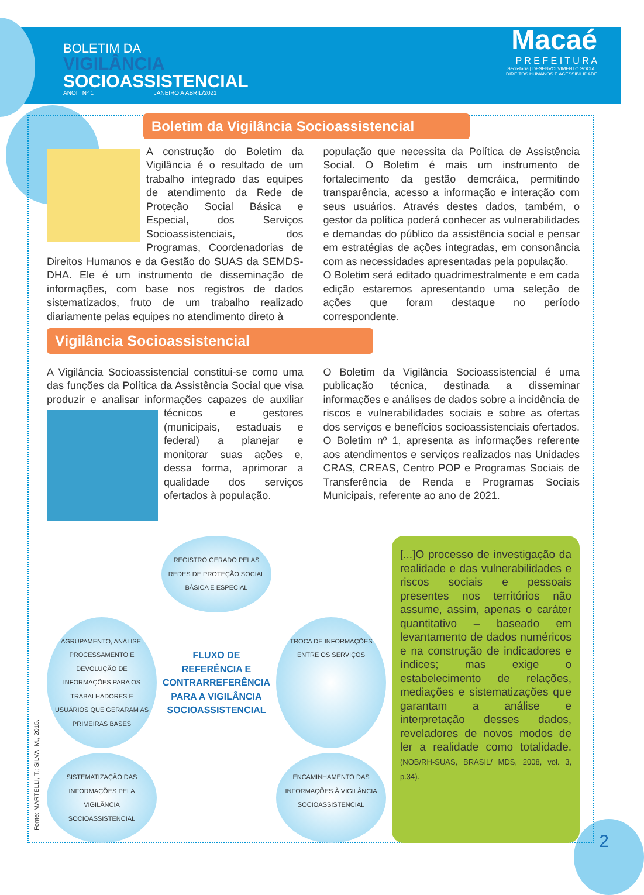BOLETIM DA
VIGILÂNCIA
SOCIOASSISTENCIAL
ANOI Nº 1 JANEIRO A ABRIL/2021
Macaé
P R E F E I T U R A
Secretaria | DESENVOLVIMENTO SOCIAL
DIREITOS HUMANOS E ACESSIBILIDADE
Boletim da Vigilância Socioassistencial
A construção do Boletim da Vigilância é o resultado de um trabalho integrado das equipes de atendimento da Rede de Proteção Social Básica e Especial, dos Serviços Socioassistenciais, dos Programas, Coordenadorias de Direitos Humanos e da Gestão do SUAS da SEMDS-DHA. Ele é um instrumento de disseminação de informações, com base nos registros de dados sistematizados, fruto de um trabalho realizado diariamente pelas equipes no atendimento direto à
população que necessita da Política de Assistência Social. O Boletim é mais um instrumento de fortalecimento da gestão demcráica, permitindo transparência, acesso a informação e interação com seus usuários. Através destes dados, também, o gestor da política poderá conhecer as vulnerabilidades e demandas do público da assistência social e pensar em estratégias de ações integradas, em consonância com as necessidades apresentadas pela população.
O Boletim será editado quadrimestralmente e em cada edição estaremos apresentando uma seleção de ações que foram destaque no período correspondente.
Vigilância Socioassistencial
A Vigilância Socioassistencial constitui-se como uma das funções da Política da Assistência Social que visa produzir e analisar informações
capazes de auxiliar técnicos e gestores (municipais, estaduais e federal) a planejar e monitorar suas ações e, dessa forma, aprimorar a qualidade dos serviços ofertados à população.
O Boletim da Vigilância Socioassistencial é uma publicação técnica, destinada a disseminar informações e análises de dados sobre a incidência de riscos e vulnerabilidades sociais e sobre as ofertas dos serviços e benefícios socioassistenciais ofertados. O Boletim nº 1, apresenta as informações referente aos atendimentos e serviços realizados nas Unidades CRAS, CREAS, Centro POP e Programas Sociais de Transferência de Renda e Programas Sociais Municipais, referente ao ano de 2021.
REGISTRO GERADO PELAS REDES DE PROTEÇÃO SOCIAL BÁSICA E ESPECIAL
AGRUPAMENTO, ANÁLISE, PROCESSAMENTO E DEVOLUÇÃO DE INFORMAÇÕES PARA OS TRABALHADORES E USUÁRIOS QUE GERARAM AS PRIMEIRAS BASES
FLUXO DE REFERÊNCIA E CONTRARREFERÊNCIA PARA A VIGILÂNCIA SOCIOASSISTENCIAL
TROCA DE INFORMAÇÕES ENTRE OS SERVIÇOS
SISTEMATIZAÇÃO DAS INFORMAÇÕES PELA VIGILÂNCIA SOCIOASSISTENCIAL
ENCAMINHAMENTO DAS INFORMAÇÕES À VIGILÂNCIA SOCIOASSISTENCIAL
[...]O processo de investigação da realidade e das vulnerabilidades e riscos sociais e pessoais presentes nos territórios não assume, assim, apenas o caráter quantitativo – baseado em levantamento de dados numéricos e na construção de indicadores e índices; mas exige o estabelecimento de relações, mediações e sistematizações que garantam a análise e interpretação desses dados, reveladores de novos modos de ler a realidade como totalidade. (NOB/RH-SUAS, BRASIL/ MDS, 2008, vol. 3, p.34).
Fonte: MARTELLI, T.; SILVA, M., 2015.
2